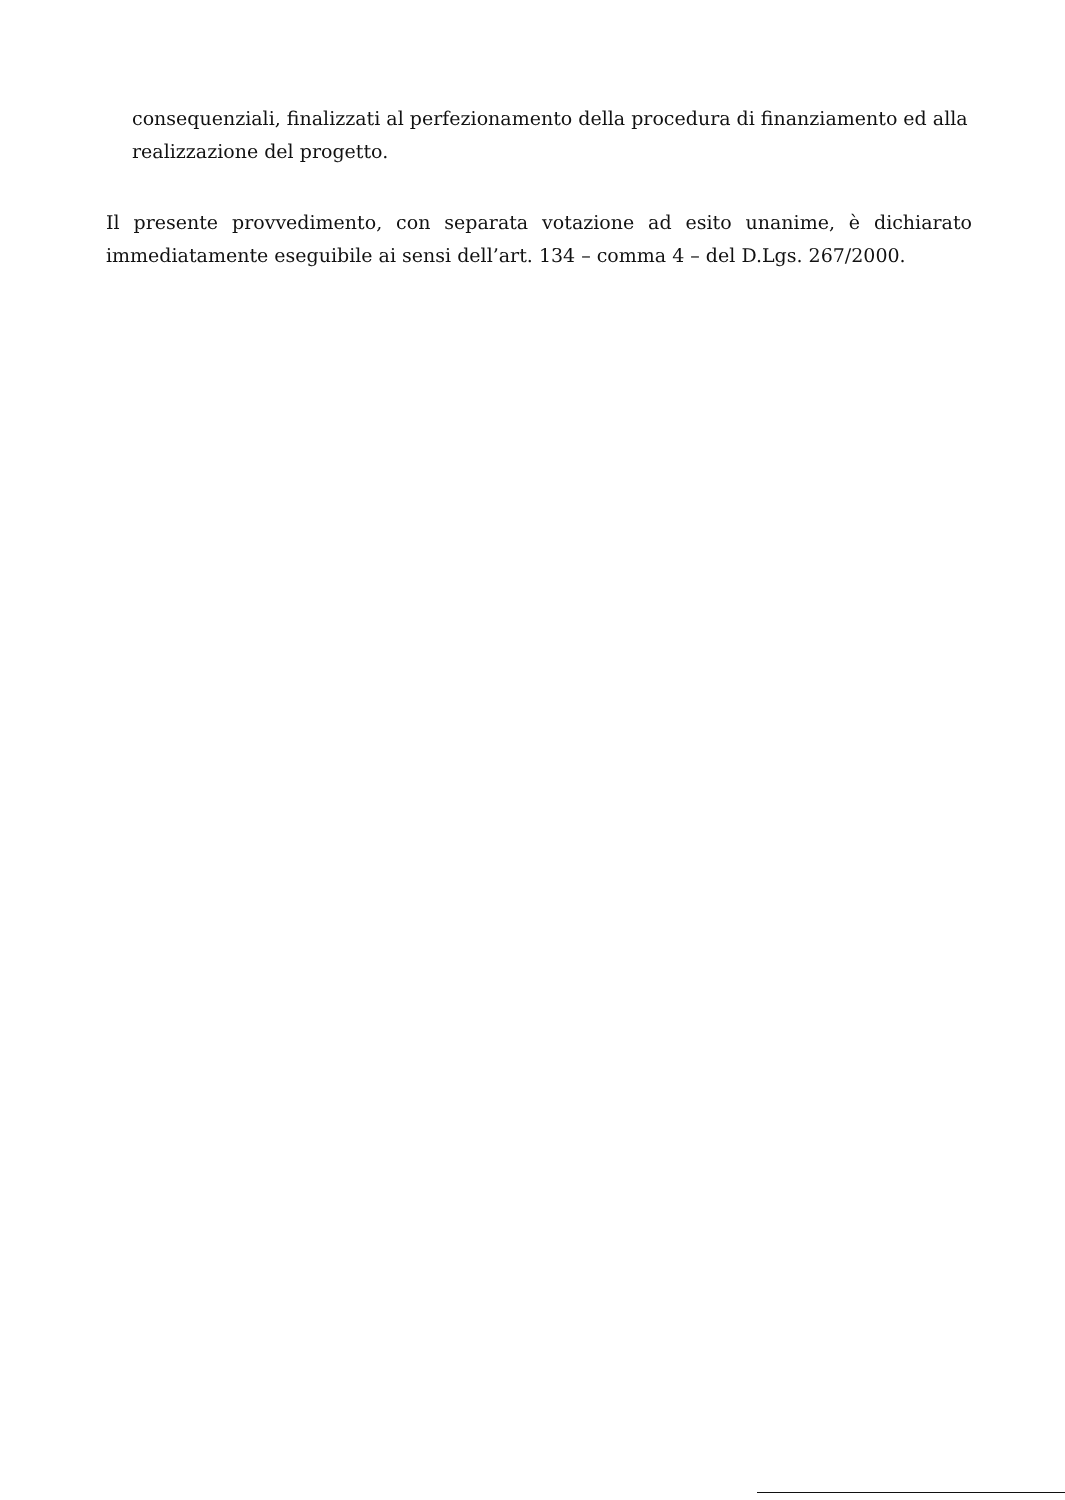consequenziali, finalizzati al perfezionamento della procedura di finanziamento ed alla realizzazione del progetto.
Il presente provvedimento, con separata votazione ad esito unanime, è dichiarato immediatamente eseguibile ai sensi dell’art. 134 – comma 4 – del D.Lgs. 267/2000.